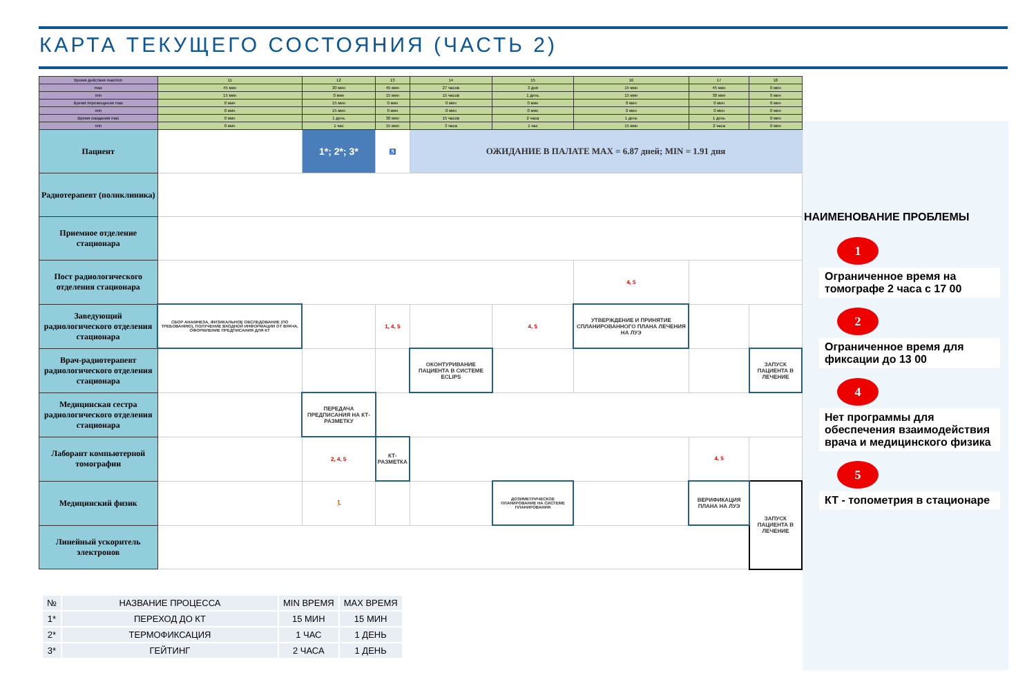КАРТА ТЕКУЩЕГО СОСТОЯНИЯ (ЧАСТЬ 2)
НАИМЕНОВАНИЕ ПРОБЛЕМЫ
1
Ограниченное время на томографе 2 часа с 17 00
2
Ограниченное время для фиксации до 13 00
4
Нет программы для обеспечения взаимодействия врача и медицинского физика
5
КТ - топометрия в стационаре
| Время действия max/min | 11 | 12 | 13 | 14 | 15 | 16 | 17 | 18 |
| max | 45 мин | 30 мин | 45 мин | 27 часов | 3 дня | 15 мин | 45 мин | 0 мин |
| min | 15 мин | 0 мин | 15 мин | 15 часов | 1 день | 15 мин | 30 мин | 0 мин |
| Время перемещения max | 0 мин | 15 мин | 0 мин | 0 мин | 0 мин | 0 мин | 0 мин | 0 мин |
| min | 0 мин | 15 мин | 0 мин | 0 мин | 0 мин | 0 мин | 0 мин | 0 мин |
| Время ожидания max | 0 мин | 1 день | 30 мин | 15 часов | 2 часа | 1 день | 1 день | 0 мин |
| min | 0 мин | 1 час | 15 мин | 3 часа | 1 час | 15 мин | 2 часа | 0 мин |
| Пациент | | 1*; 2*; 3* | ♿ | ОЖИДАНИЕ В ПАЛАТЕ MAX = 6.87 дней; MIN = 1.91 дня | | | | |
| Радиотерапевт (поликлиника) | | | | | | | | |
| Приемное отделение стационара | | | | | | | | |
| Пост радиологического отделения стационара | | | | | | 4, 5 | | |
| Заведующий радиологического отделения стационара | СБОР АНАМНЕЗА, ФИЗИКАЛЬНОЕ ОБСЛЕДОВАНИЕ (ПО ТРЕБОВАНИЮ), ПОЛУЧЕНИЕ ВХОДНОЙ ИНФОРМАЦИИ ОТ ВРАЧА. ОФОРМЛЕНИЕ ПРЕДПИСАНИЯ ДЛЯ КТ | | 1, 4, 5 | | 4, 5 | УТВЕРЖДЕНИЕ И ПРИНЯТИЕ СПЛАНИРОВАННОГО ПЛАНА ЛЕЧЕНИЯ НА ЛУЭ | | |
| Врач-радиотерапевт радиологического отделения стационара | | | | ОКОНТУРИВАНИЕ ПАЦИЕНТА В СИСТЕМЕ ECLIPS | | | | ЗАПУСК ПАЦИЕНТА В ЛЕЧЕНИЕ |
| Медицинская сестра радиологического отделения стационара | | ПЕРЕДАЧА ПРЕДПИСАНИЯ НА КТ-РАЗМЕТКУ | | | | | | |
| Лаборант компьютерной томографии | | 2, 4, 5 | КТ-РАЗМЕТКА | | | | 4, 5 | |
| Медицинский физик | | 🏃 | | | ДОЗИМЕТРИЧЕСКОЕ ПЛАНИРОВАНИЕ НА СИСТЕМЕ ПЛАНИРОВАНИЯ | | ВЕРИФИКАЦИЯ ПЛАНА НА ЛУЭ | ЗАПУСК ПАЦИЕНТА В ЛЕЧЕНИЕ |
| Линейный ускоритель электронов | | | | | | | | |
| № | НАЗВАНИЕ ПРОЦЕССА | MIN ВРЕМЯ | MAX ВРЕМЯ |
| --- | --- | --- | --- |
| 1* | ПЕРЕХОД ДО КТ | 15 МИН | 15 МИН |
| 2* | ТЕРМОФИКСАЦИЯ | 1 ЧАС | 1 ДЕНЬ |
| 3* | ГЕЙТИНГ | 2 ЧАСА | 1 ДЕНЬ |